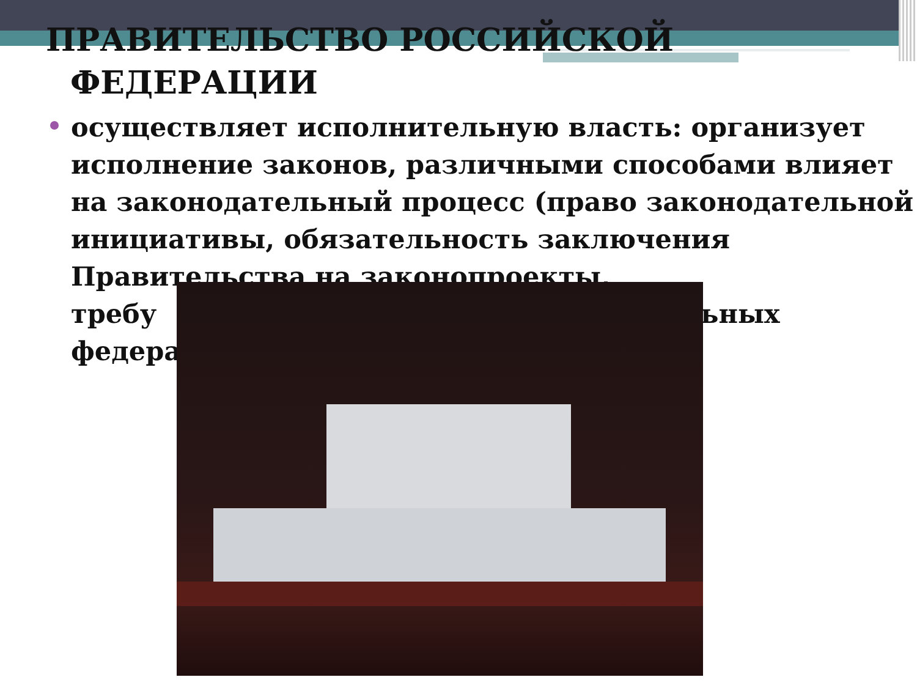ПРАВИТЕЛЬСТВО РОССИЙСКОЙ
ФЕДЕРАЦИИ
осуществляет исполнительную власть: организует исполнение законов, различными способами влияет на законодательный процесс (право законодательной инициативы, обязательность заключения Правительства на законопроекты,
требу ьных
федера